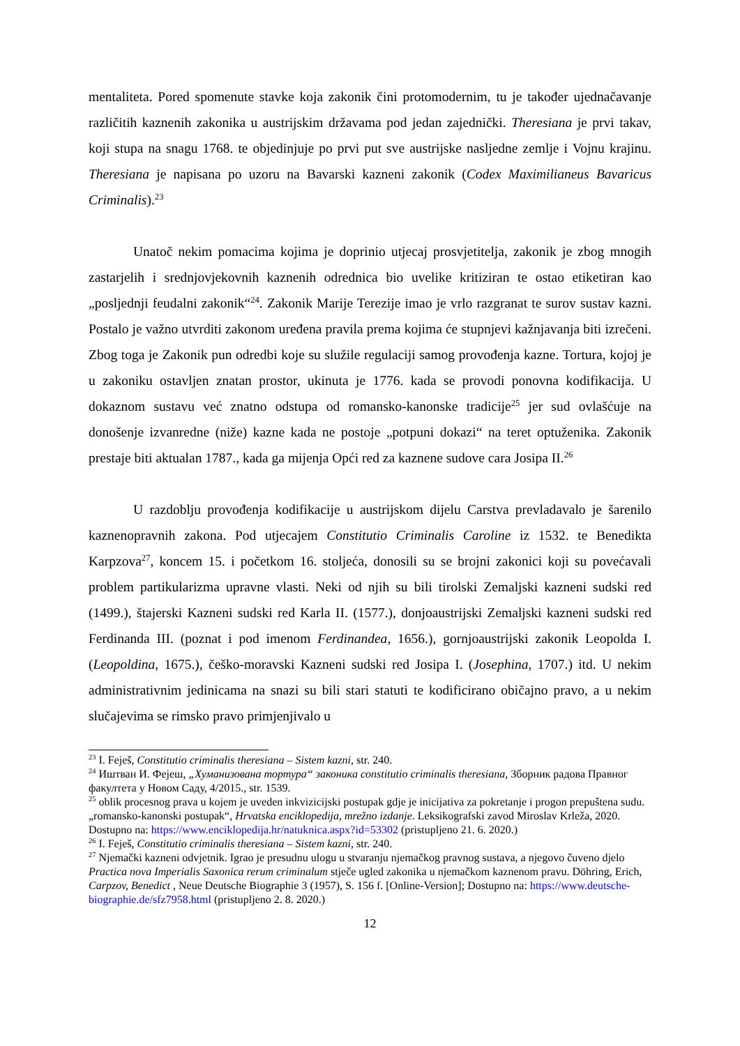mentaliteta. Pored spomenute stavke koja zakonik čini protomodernim, tu je također ujednačavanje različitih kaznenih zakonika u austrijskim državama pod jedan zajednički. Theresiana je prvi takav, koji stupa na snagu 1768. te objedinjuje po prvi put sve austrijske nasljedne zemlje i Vojnu krajinu. Theresiana je napisana po uzoru na Bavarski kazneni zakonik (Codex Maximilianeus Bavaricus Criminalis).<sup>23</sup>
Unatoč nekim pomacima kojima je doprinio utjecaj prosvjetitelja, zakonik je zbog mnogih zastarjelih i srednjovjekovnih kaznenih odrednica bio uvelike kritiziran te ostao etiketiran kao „posljednji feudalni zakonik“<sup>24</sup>. Zakonik Marije Terezije imao je vrlo razgranat te surov sustav kazni. Postalo je važno utvrditi zakonom uređena pravila prema kojima će stupnjevi kažnjavanja biti izrečeni. Zbog toga je Zakonik pun odredbi koje su služile regulaciji samog provođenja kazne. Tortura, kojoj je u zakoniku ostavljen znatan prostor, ukinuta je 1776. kada se provodi ponovna kodifikacija. U dokaznom sustavu već znatno odstupa od romansko-kanonske tradicije<sup>25</sup> jer sud ovlašćuje na donošenje izvanredne (niže) kazne kada ne postoje „potpuni dokazi“ na teret optuženika. Zakonik prestaje biti aktualan 1787., kada ga mijenja Opći red za kaznene sudove cara Josipa II.<sup>26</sup>
U razdoblju provođenja kodifikacije u austrijskom dijelu Carstva prevladavalo je šarenilo kaznenopravnih zakona. Pod utjecajem Constitutio Criminalis Caroline iz 1532. te Benedikta Karpzova<sup>27</sup>, koncem 15. i početkom 16. stoljeća, donosili su se brojni zakonici koji su povećavali problem partikularizma upravne vlasti. Neki od njih su bili tirolski Zemaljski kazneni sudski red (1499.), štajerski Kazneni sudski red Karla II. (1577.), donjoaustrijski Zemaljski kazneni sudski red Ferdinanda III. (poznat i pod imenom Ferdinandea, 1656.), gornjoaustrijski zakonik Leopolda I. (Leopoldina, 1675.), češko-moravski Kazneni sudski red Josipa I. (Josephina, 1707.) itd. U nekim administrativnim jedinicama na snazi su bili stari statuti te kodificirano običajno pravo, a u nekim slučajevima se rimsko pravo primjenjivalo u
<sup>23</sup> I. Feješ, Constitutio criminalis theresiana – Sistem kazni, str. 240.
<sup>24</sup> Иштван И. Фејеш, „Хуманизована тортура“ законика constitutio criminalis theresiana, Зборник радова Правног факултета у Новом Саду, 4/2015., str. 1539.
<sup>25</sup> oblik procesnog prava u kojem je uveden inkvizicijski postupak gdje je inicijativa za pokretanje i progon prepuštena sudu. „romansko-kanonski postupak“, Hrvatska enciklopedija, mrežno izdanje. Leksikografski zavod Miroslav Krleža, 2020. Dostupno na: https://www.enciklopedija.hr/natuknica.aspx?id=53302 (pristupljeno 21. 6. 2020.)
<sup>26</sup> I. Feješ, Constitutio criminalis theresiana – Sistem kazni, str. 240.
<sup>27</sup> Njemački kazneni odvjetnik. Igrao je presudnu ulogu u stvaranju njemačkog pravnog sustava, a njegovo čuveno djelo Practica nova Imperialis Saxonica rerum criminalum stječe ugled zakonika u njemačkom kaznenom pravu. Döhring, Erich, Carpzov, Benedict , Neue Deutsche Biographie 3 (1957), S. 156 f. [Online-Version]; Dostupno na: https://www.deutsche-biographie.de/sfz7958.html (pristupljeno 2. 8. 2020.)
12